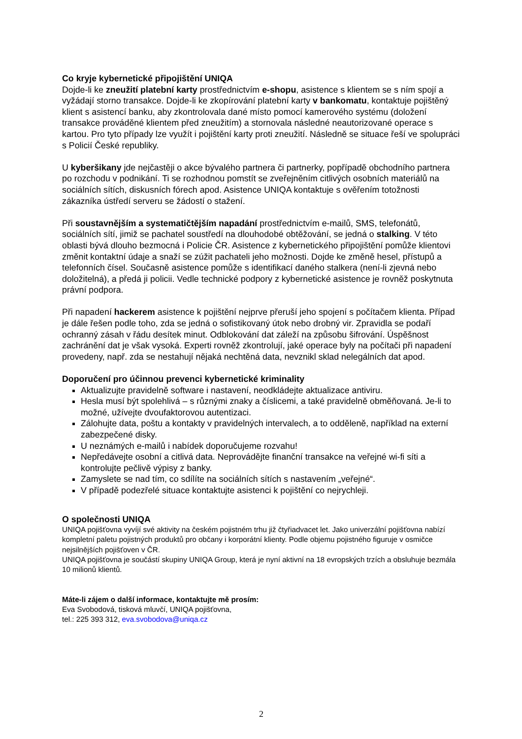Co kryje kybernetické připojištění UNIQA
Dojde-li ke zneužití platební karty prostřednictvím e-shopu, asistence s klientem se s ním spojí a vyžádají storno transakce. Dojde-li ke zkopírování platební karty v bankomatu, kontaktuje pojištěný klient s asistencí banku, aby zkontrolovala dané místo pomocí kamerového systému (doložení transakce prováděné klientem před zneužitím) a stornovala následné neautorizované operace s kartou. Pro tyto případy lze využít i pojištění karty proti zneužití. Následně se situace řeší ve spolupráci s Policií České republiky.
U kyberšikany jde nejčastěji o akce bývalého partnera či partnerky, popřípadě obchodního partnera po rozchodu v podnikání. Ti se rozhodnou pomstít se zveřejněním citlivých osobních materiálů na sociálních sítích, diskusních fórech apod. Asistence UNIQA kontaktuje s ověřením totožnosti zákazníka ústředí serveru se žádostí o stažení.
Při soustavnějším a systematičtějším napadání prostřednictvím e-mailů, SMS, telefonátů, sociálních sítí, jimiž se pachatel soustředí na dlouhodobé obtěžování, se jedná o stalking. V této oblasti bývá dlouho bezmocná i Policie ČR. Asistence z kybernetického připojištění pomůže klientovi změnit kontaktní údaje a snaží se zúžit pachateli jeho možnosti. Dojde ke změně hesel, přístupů a telefonních čísel. Současně asistence pomůže s identifikací daného stalkera (není-li zjevná nebo doložitelná), a předá ji policii. Vedle technické podpory z kybernetické asistence je rovněž poskytnuta právní podpora.
Při napadení hackerem asistence k pojištění nejprve přeruší jeho spojení s počítačem klienta. Případ je dále řešen podle toho, zda se jedná o sofistikovaný útok nebo drobný vir. Zpravidla se podaří ochranný zásah v řádu desítek minut. Odblokování dat záleží na způsobu šifrování. Úspěšnost zachránění dat je však vysoká. Experti rovněž zkontrolují, jaké operace byly na počítači při napadení provedeny, např. zda se nestahují nějaká nechtěná data, nevznikl sklad nelegálních dat apod.
Doporučení pro účinnou prevenci kybernetické kriminality
Aktualizujte pravidelně software i nastavení, neodkládejte aktualizace antiviru.
Hesla musí být spolehlivá – s různými znaky a číslicemi, a také pravidelně obměňovaná. Je-li to možné, užívejte dvoufaktorovou autentizaci.
Zálohujte data, poštu a kontakty v pravidelných intervalech, a to odděleně, například na externí zabezpečené disky.
U neznámých e-mailů i nabídek doporučujeme rozvahu!
Nepředávejte osobní a citlivá data. Neprovádějte finanční transakce na veřejné wi-fi síti a kontrolujte pečlivě výpisy z banky.
Zamyslete se nad tím, co sdílíte na sociálních sítích s nastavením „veřejné“.
V případě podezřelé situace kontaktujte asistenci k pojištění co nejrychleji.
O společnosti UNIQA
UNIQA pojišťovna vyvíjí své aktivity na českém pojistném trhu již čtyřiadvacet let. Jako univerzální pojišťovna nabízí kompletní paletu pojistných produktů pro občany i korporátní klienty. Podle objemu pojistného figuruje v osmičce nejsilnějších pojišťoven v ČR.
UNIQA pojišťovna je součástí skupiny UNIQA Group, která je nyní aktivní na 18 evropských trzích a obsluhuje bezmála 10 milionů klientů.
Máte-li zájem o další informace, kontaktujte mě prosím:
Eva Svobodová, tisková mluvčí, UNIQA pojišťovna,
tel.: 225 393 312, eva.svobodova@uniqa.cz
2